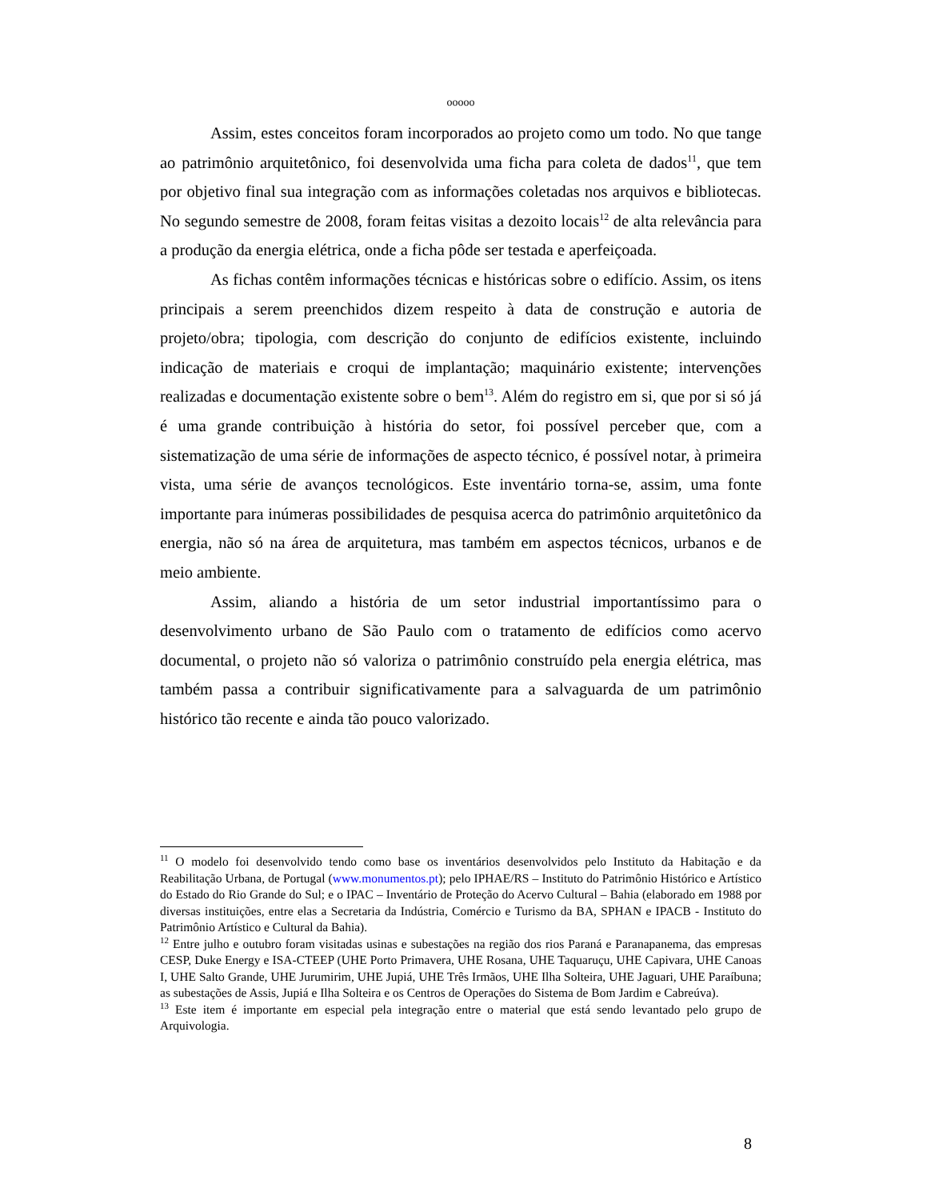ooooo
Assim, estes conceitos foram incorporados ao projeto como um todo. No que tange ao patrimônio arquitetônico, foi desenvolvida uma ficha para coleta de dados<sup>11</sup>, que tem por objetivo final sua integração com as informações coletadas nos arquivos e bibliotecas. No segundo semestre de 2008, foram feitas visitas a dezoito locais<sup>12</sup> de alta relevância para a produção da energia elétrica, onde a ficha pôde ser testada e aperfeiçoada.
As fichas contêm informações técnicas e históricas sobre o edifício. Assim, os itens principais a serem preenchidos dizem respeito à data de construção e autoria de projeto/obra; tipologia, com descrição do conjunto de edifícios existente, incluindo indicação de materiais e croqui de implantação; maquinário existente; intervenções realizadas e documentação existente sobre o bem<sup>13</sup>. Além do registro em si, que por si só já é uma grande contribuição à história do setor, foi possível perceber que, com a sistematização de uma série de informações de aspecto técnico, é possível notar, à primeira vista, uma série de avanços tecnológicos. Este inventário torna-se, assim, uma fonte importante para inúmeras possibilidades de pesquisa acerca do patrimônio arquitetônico da energia, não só na área de arquitetura, mas também em aspectos técnicos, urbanos e de meio ambiente.
Assim, aliando a história de um setor industrial importantíssimo para o desenvolvimento urbano de São Paulo com o tratamento de edifícios como acervo documental, o projeto não só valoriza o patrimônio construído pela energia elétrica, mas também passa a contribuir significativamente para a salvaguarda de um patrimônio histórico tão recente e ainda tão pouco valorizado.
<sup>11</sup> O modelo foi desenvolvido tendo como base os inventários desenvolvidos pelo Instituto da Habitação e da Reabilitação Urbana, de Portugal (www.monumentos.pt); pelo IPHAE/RS – Instituto do Patrimônio Histórico e Artístico do Estado do Rio Grande do Sul; e o IPAC – Inventário de Proteção do Acervo Cultural – Bahia (elaborado em 1988 por diversas instituições, entre elas a Secretaria da Indústria, Comércio e Turismo da BA, SPHAN e IPACB - Instituto do Patrimônio Artístico e Cultural da Bahia).
<sup>12</sup> Entre julho e outubro foram visitadas usinas e subestações na região dos rios Paraná e Paranapanema, das empresas CESP, Duke Energy e ISA-CTEEP (UHE Porto Primavera, UHE Rosana, UHE Taquaruçu, UHE Capivara, UHE Canoas I, UHE Salto Grande, UHE Jurumirim, UHE Jupiá, UHE Três Irmãos, UHE Ilha Solteira, UHE Jaguari, UHE Paraíbuna; as subestações de Assis, Jupiá e Ilha Solteira e os Centros de Operações do Sistema de Bom Jardim e Cabreúva).
<sup>13</sup> Este item é importante em especial pela integração entre o material que está sendo levantado pelo grupo de Arquivologia.
8